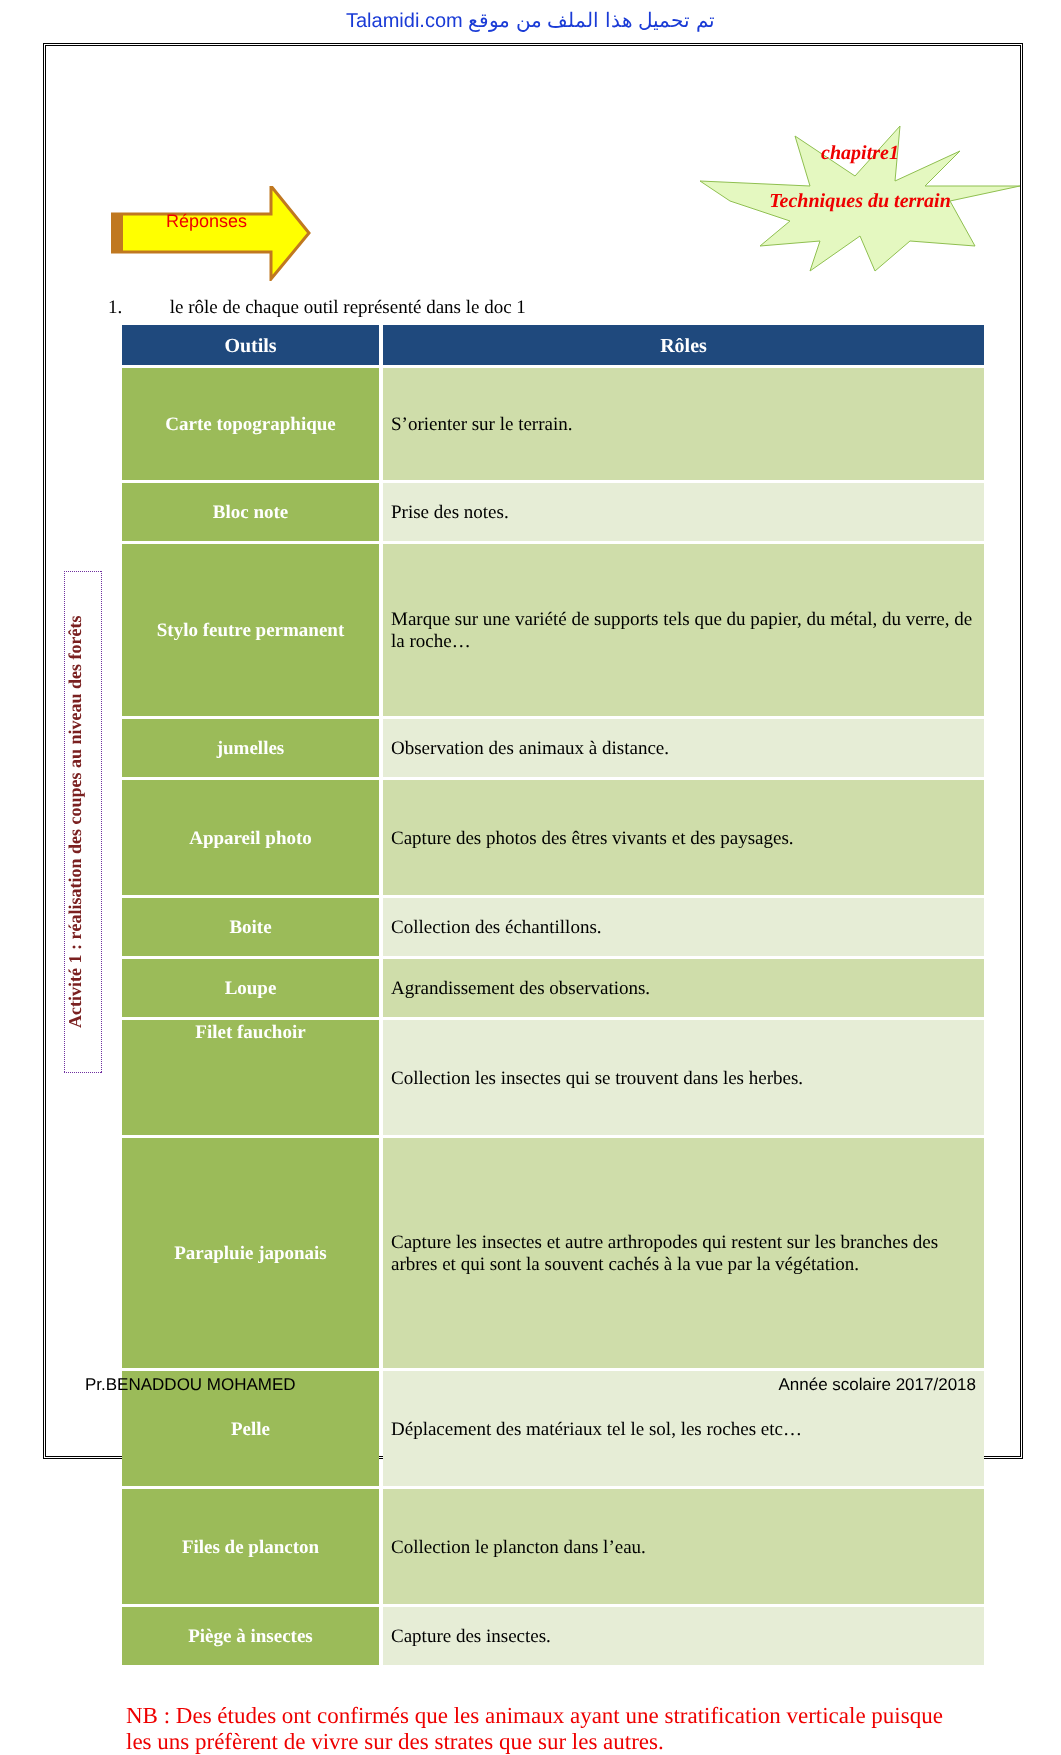Talamidi.com تم تحميل هذا الملف من موقع
Réponses
chapitre1
Techniques du terrain
Activité 1 : réalisation des coupes au niveau des forêts
1. le rôle de chaque outil représenté dans le doc 1
| Outils | Rôles |
| --- | --- |
| Carte topographique | S’orienter sur le terrain. |
| Bloc note | Prise des notes. |
| Stylo feutre permanent | Marque sur une variété de supports tels que du papier, du métal, du verre, de la roche… |
| jumelles | Observation des animaux à distance. |
| Appareil photo | Capture des photos des êtres vivants et des paysages. |
| Boite | Collection des échantillons. |
| Loupe | Agrandissement des observations. |
| Filet fauchoir | Collection les insectes qui se trouvent dans les herbes. |
| Parapluie japonais | Capture les insectes et autre arthropodes qui restent sur les branches des arbres et qui sont la souvent cachés à la vue par la végétation. |
| Pelle | Déplacement des matériaux tel le sol, les roches etc… |
| Files de plancton | Collection le plancton dans l’eau. |
| Piège à insectes | Capture des insectes. |
NB : Des études ont confirmés que les animaux ayant une stratification verticale puisque les uns préfèrent de vivre sur des strates que sur les autres.
Pr.BENADDOU MOHAMED Année scolaire 2017/2018